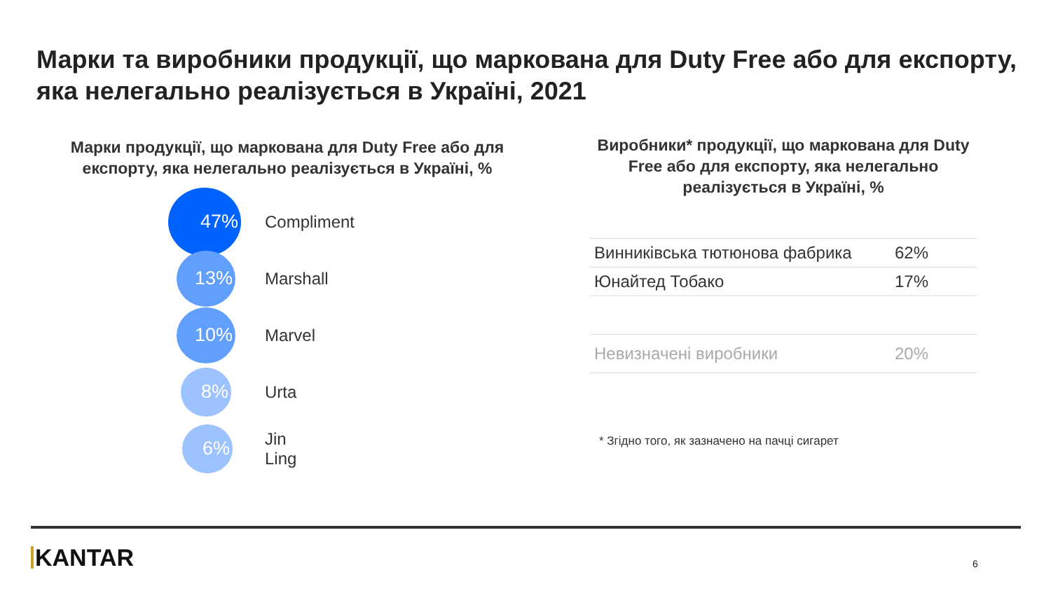Марки та виробники продукції, що маркована для Duty Free або для експорту, яка нелегально реалізується в Україні, 2021
Марки продукції, що маркована для Duty Free або для експорту, яка нелегально реалізується в Україні, %
47%
Compliment
13%
Marshall
10%
Marvel
8%
Urta
6%
Jin Ling
Виробники* продукції, що маркована для Duty Free або для експорту, яка нелегально реалізується в Україні, %
| Винниківська тютюнова фабрика | 62% |
| Юнайтед Тобако | 17% |
| Невизначені виробники | 20% |
* Згідно того, як зазначено на пачці сигарет
KANTAR 6